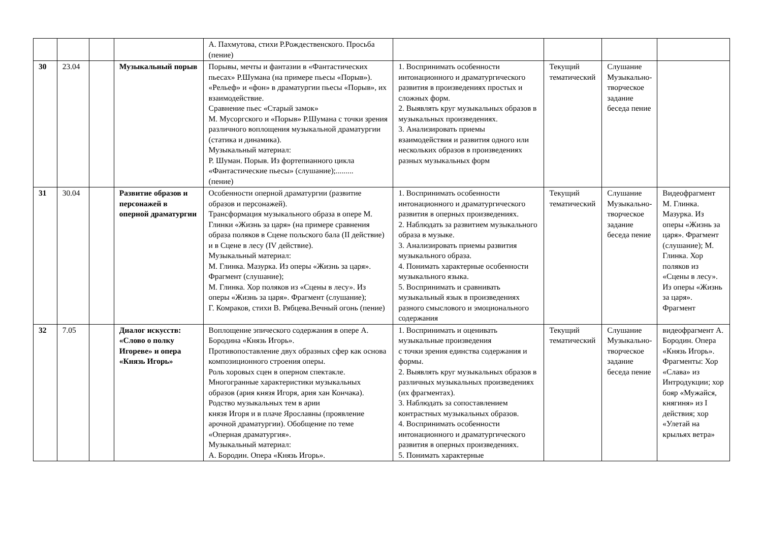| | | | | А. Пахмутова, стихи Р.Рождественского. Просьба (пение) | | | | |
| 30 | 23.04 | | Музыкальный порыв | Порывы, мечты и фантазии в «Фантастических пьесах» Р.Шумана (на примере пьесы «Порыв»). «Рельеф» и «фон» в драматургии пьесы «Порыв», их взаимодействие. Сравнение пьес «Старый замок» М. Мусоргского и «Порыв» Р.Шумана с точки зрения различного воплощения музыкальной драматургии (статика и динамика). Музыкальный материал: Р. Шуман. Порыв. Из фортепианного цикла «Фантастические пьесы» (слушание);......... (пение) | 1. Воспринимать особенности интонационного и драматургического развития в произведениях простых и сложных форм. 2. Выявлять круг музыкальных образов в музыкальных произведениях. 3. Анализировать приемы взаимодействия и развития одного или нескольких образов в произведениях разных музыкальных форм | Текущий тематический | Слушание Музыкально-творческое задание беседа пение | |
| 31 | 30.04 | | Развитие образов и персонажей в оперной драматургии | Особенности оперной драматургии (развитие образов и персонажей). Трансформация музыкального образа в опере М. Глинки «Жизнь за царя» (на примере сравнения образа поляков в Сцене польского бала (II действие) и в Сцене в лесу (IV действие). Музыкальный материал: М. Глинка. Мазурка. Из оперы «Жизнь за царя». Фрагмент (слушание); М. Глинка. Хор поляков из «Сцены в лесу». Из оперы «Жизнь за царя». Фрагмент (слушание); Г. Комраков, стихи В. Рябцева.Вечный огонь (пение) | 1. Воспринимать особенности интонационного и драматургического развития в оперных произведениях. 2. Наблюдать за развитием музыкального образа в музыке. 3. Анализировать приемы развития музыкального образа. 4. Понимать характерные особенности музыкального языка. 5. Воспринимать и сравнивать музыкальный язык в произведениях разного смыслового и эмоционального содержания | Текущий тематический | Слушание Музыкально-творческое задание беседа пение | Видеофрагмент М. Глинка. Мазурка. Из оперы «Жизнь за царя». Фрагмент (слушание); М. Глинка. Хор поляков из «Сцены в лесу». Из оперы «Жизнь за царя». Фрагмент |
| 32 | 7.05 | | Диалог искусств: «Слово о полку Игореве» и опера «Князь Игорь» | Воплощение эпического содержания в опере А. Бородина «Князь Игорь». Противопоставление двух образных сфер как основа композиционного строения оперы. Роль хоровых сцен в оперном спектакле. Многогранные характеристики музыкальных образов (ария князя Игоря, ария хан Кончака). Родство музыкальных тем в арии князя Игоря и в плаче Ярославны (проявление арочной драматургии). Обобщение по теме «Оперная драматургия». Музыкальный материал: А. Бородин. Опера «Князь Игорь». | 1. Воспринимать и оценивать музыкальные произведения с точки зрения единства содержания и формы. 2. Выявлять круг музыкальных образов в различных музыкальных произведениях (их фрагментах). 3. Наблюдать за сопоставлением контрастных музыкальных образов. 4. Воспринимать особенности интонационного и драматургического развития в оперных произведениях. 5. Понимать характерные | Текущий тематический | Слушание Музыкально-творческое задание беседа пение | видеофрагмент А. Бородин. Опера «Князь Игорь». Фрагменты: Хор «Слава» из Интродукции; хор бояр «Мужайся, княгиня» из I действия; хор «Улетай на крыльях ветра» |